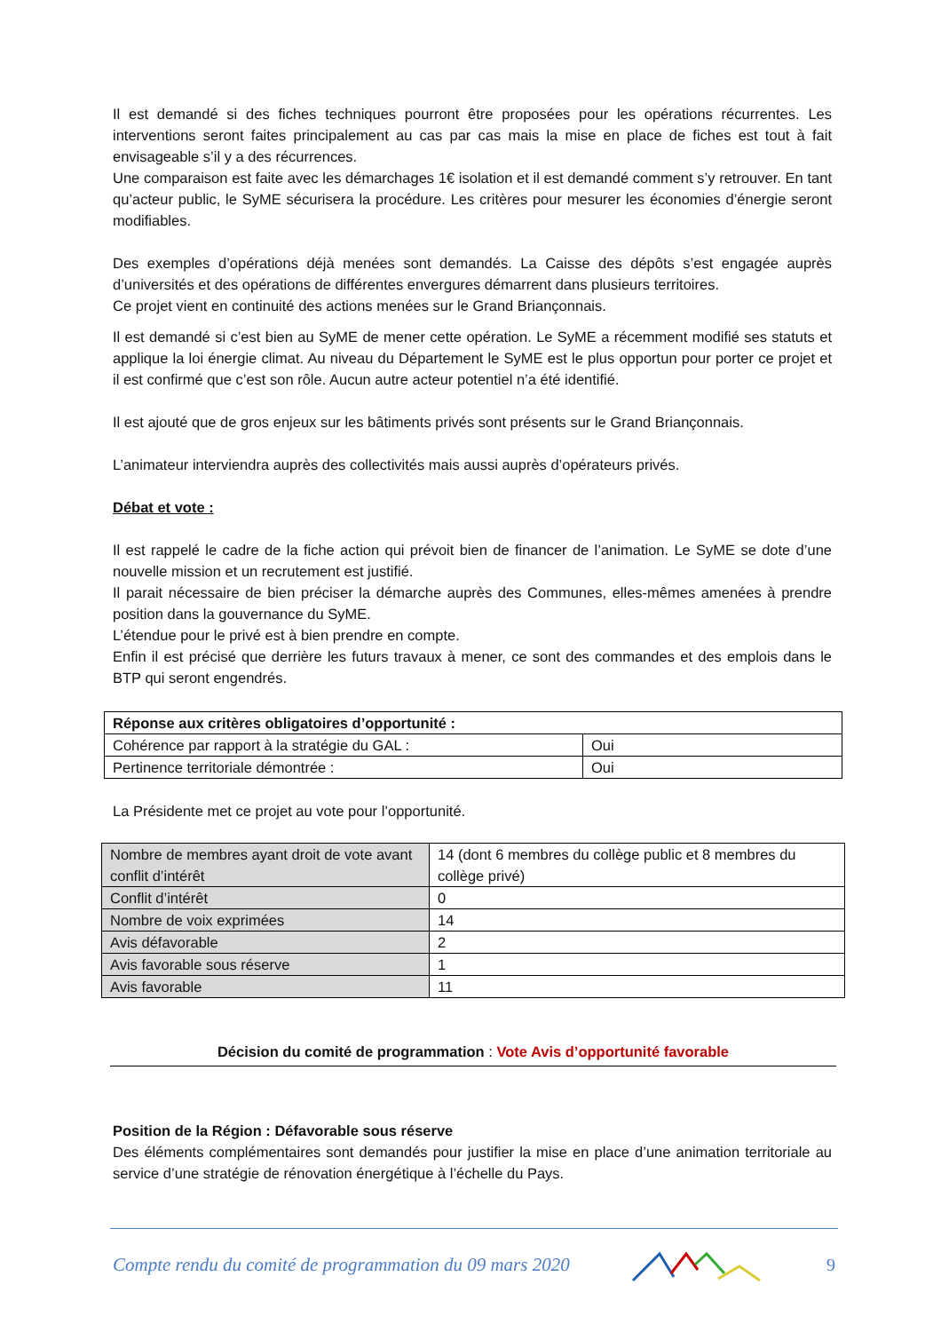Il est demandé si des fiches techniques pourront être proposées pour les opérations récurrentes. Les interventions seront faites principalement au cas par cas mais la mise en place de fiches est tout à fait envisageable s’il y a des récurrences.
Une comparaison est faite avec les démarchages 1€ isolation et il est demandé comment s’y retrouver. En tant qu’acteur public, le SyME sécurisera la procédure. Les critères pour mesurer les économies d’énergie seront modifiables.
Des exemples d’opérations déjà menées sont demandés. La Caisse des dépôts s’est engagée auprès d’universités et des opérations de différentes envergures démarrent dans plusieurs territoires.
Ce projet vient en continuité des actions menées sur le Grand Briançonnais.
Il est demandé si c’est bien au SyME de mener cette opération. Le SyME a récemment modifié ses statuts et applique la loi énergie climat. Au niveau du Département le SyME est le plus opportun pour porter ce projet et il est confirmé que c’est son rôle. Aucun autre acteur potentiel n’a été identifié.
Il est ajouté que de gros enjeux sur les bâtiments privés sont présents sur le Grand Briançonnais.
L’animateur interviendra auprès des collectivités mais aussi auprès d’opérateurs privés.
Débat et vote :
Il est rappelé le cadre de la fiche action qui prévoit bien de financer de l’animation. Le SyME se dote d’une nouvelle mission et un recrutement est justifié.
Il parait nécessaire de bien préciser la démarche auprès des Communes, elles-mêmes amenées à prendre position dans la gouvernance du SyME.
L’étendue pour le privé est à bien prendre en compte.
Enfin il est précisé que derrière les futurs travaux à mener, ce sont des commandes et des emplois dans le BTP qui seront engendrés.
| Réponse aux critères obligatoires d’opportunité : | |
| Cohérence par rapport à la stratégie du GAL : | Oui |
| Pertinence territoriale démontrée : | Oui |
La Présidente met ce projet au vote pour l’opportunité.
| Nombre de membres ayant droit de vote avant conflit d’intérêt | 14 (dont 6 membres du collège public et 8 membres du collège privé) |
| Conflit d’intérêt | 0 |
| Nombre de voix exprimées | 14 |
| Avis défavorable | 2 |
| Avis favorable sous réserve | 1 |
| Avis favorable | 11 |
Décision du comité de programmation : Vote Avis d’opportunité favorable
Position de la Région : Défavorable sous réserve
Des éléments complémentaires sont demandés pour justifier la mise en place d’une animation territoriale au service d’une stratégie de rénovation énergétique à l’échelle du Pays.
Compte rendu du comité de programmation du 09 mars 2020 9